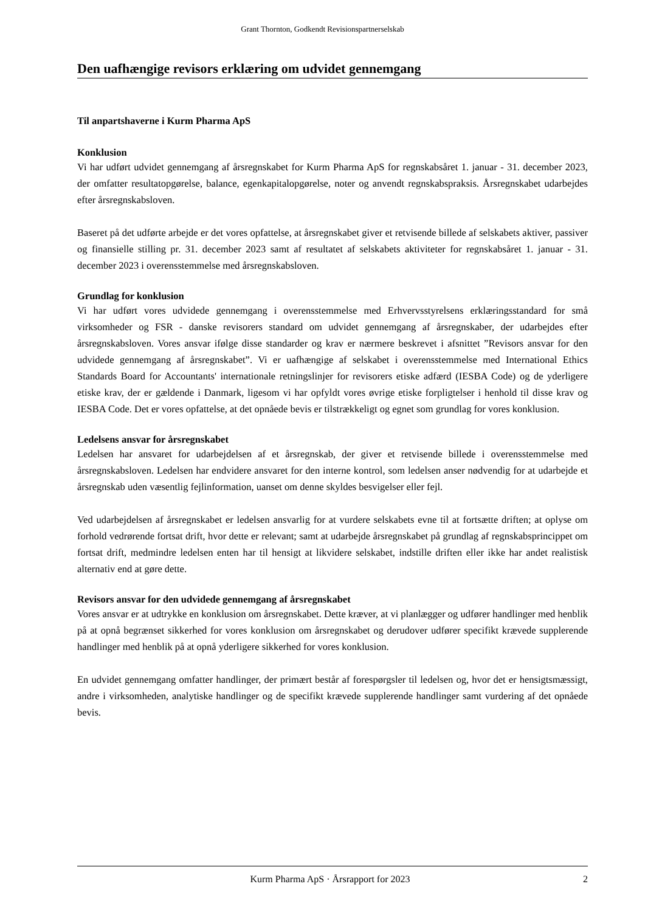Grant Thornton, Godkendt Revisionspartnerselskab
Den uafhængige revisors erklæring om udvidet gennemgang
Til anpartshaverne i Kurm Pharma ApS
Konklusion
Vi har udført udvidet gennemgang af årsregnskabet for Kurm Pharma ApS for regnskabsåret 1. januar - 31. december 2023, der omfatter resultatopgørelse, balance, egenkapitalopgørelse, noter og anvendt regnskabspraksis. Årsregnskabet udarbejdes efter årsregnskabsloven.
Baseret på det udførte arbejde er det vores opfattelse, at årsregnskabet giver et retvisende billede af selskabets aktiver, passiver og finansielle stilling pr. 31. december 2023 samt af resultatet af selskabets aktiviteter for regnskabsåret 1. januar - 31. december 2023 i overensstemmelse med årsregnskabsloven.
Grundlag for konklusion
Vi har udført vores udvidede gennemgang i overensstemmelse med Erhvervsstyrelsens erklæringsstandard for små virksomheder og FSR - danske revisorers standard om udvidet gennemgang af årsregnskaber, der udarbejdes efter årsregnskabsloven. Vores ansvar ifølge disse standarder og krav er nærmere beskrevet i afsnittet ”Revisors ansvar for den udvidede gennemgang af årsregnskabet”. Vi er uafhængige af selskabet i overensstemmelse med International Ethics Standards Board for Accountants' internationale retningslinjer for revisorers etiske adfærd (IESBA Code) og de yderligere etiske krav, der er gældende i Danmark, ligesom vi har opfyldt vores øvrige etiske forpligtelser i henhold til disse krav og IESBA Code. Det er vores opfattelse, at det opnåede bevis er tilstrækkeligt og egnet som grundlag for vores konklusion.
Ledelsens ansvar for årsregnskabet
Ledelsen har ansvaret for udarbejdelsen af et årsregnskab, der giver et retvisende billede i overensstemmelse med årsregnskabsloven. Ledelsen har endvidere ansvaret for den interne kontrol, som ledelsen anser nødvendig for at udarbejde et årsregnskab uden væsentlig fejlinformation, uanset om denne skyldes besvigelser eller fejl.
Ved udarbejdelsen af årsregnskabet er ledelsen ansvarlig for at vurdere selskabets evne til at fortsætte driften; at oplyse om forhold vedrørende fortsat drift, hvor dette er relevant; samt at udarbejde årsregnskabet på grundlag af regnskabsprincippet om fortsat drift, medmindre ledelsen enten har til hensigt at likvidere selskabet, indstille driften eller ikke har andet realistisk alternativ end at gøre dette.
Revisors ansvar for den udvidede gennemgang af årsregnskabet
Vores ansvar er at udtrykke en konklusion om årsregnskabet. Dette kræver, at vi planlægger og udfører handlinger med henblik på at opnå begrænset sikkerhed for vores konklusion om årsregnskabet og derudover udfører specifikt krævede supplerende handlinger med henblik på at opnå yderligere sikkerhed for vores konklusion.
En udvidet gennemgang omfatter handlinger, der primært består af forespørgsler til ledelsen og, hvor det er hensigtsmæssigt, andre i virksomheden, analytiske handlinger og de specifikt krævede supplerende handlinger samt vurdering af det opnåede bevis.
Kurm Pharma ApS · Årsrapport for 2023 2